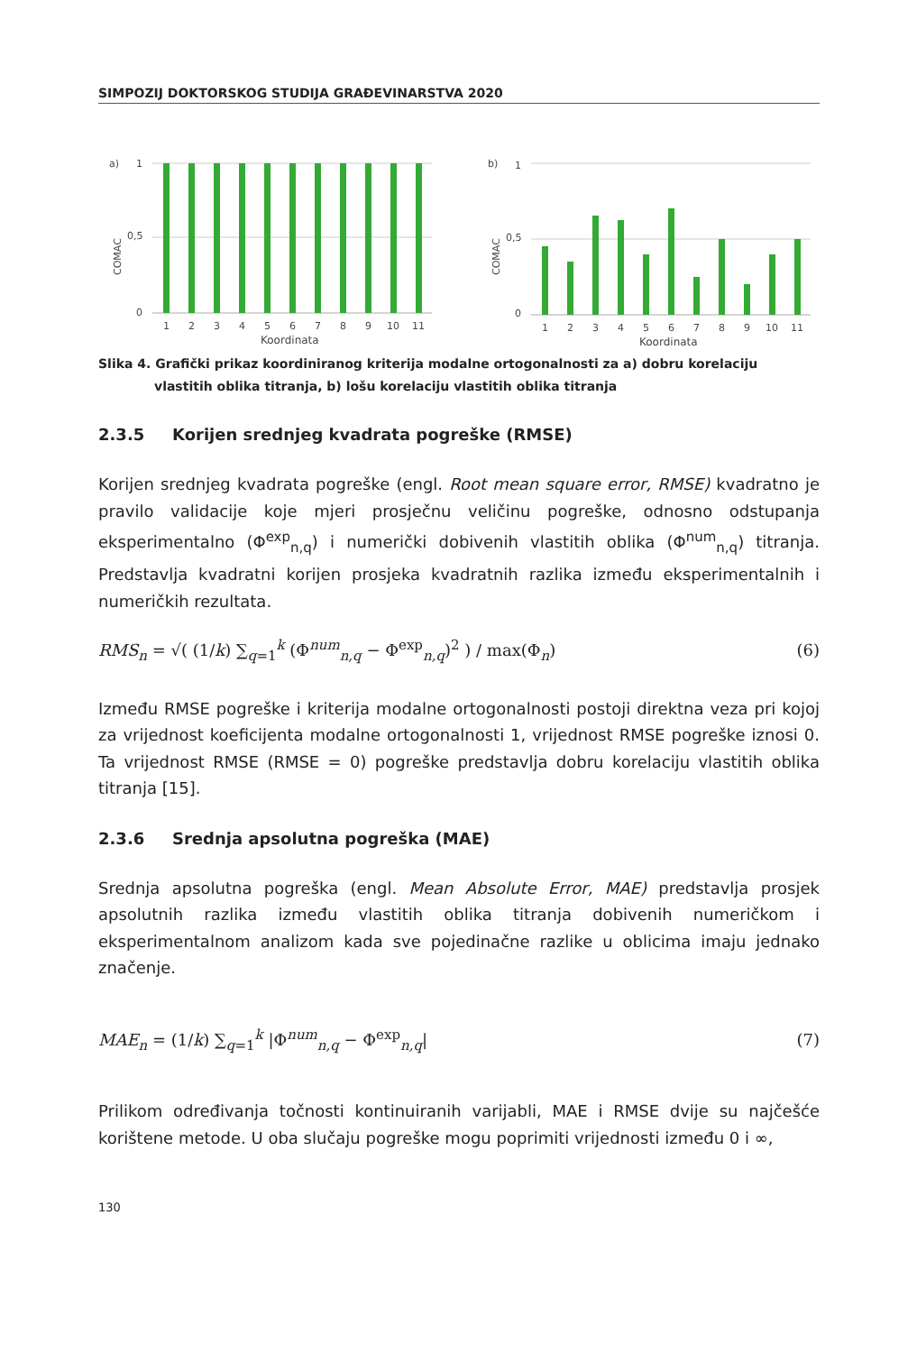SIMPOZIJ DOKTORSKOG STUDIJA GRAĐEVINARSTVA 2020
a)
1
0,5
0
COMAC
1
2
3
4
5
6
7
8
9
10
11
Koordinata
b)
1
0,5
0
COMAC
1
2
3
4
5
6
7
8
9
10
11
Koordinata
Slika 4. Grafički prikaz koordiniranog kriterija modalne ortogonalnosti za a) dobru korelaciju vlastitih oblika titranja, b) lošu korelaciju vlastitih oblika titranja
2.3.5 Korijen srednjeg kvadrata pogreške (RMSE)
Korijen srednjeg kvadrata pogreške (engl. Root mean square error, RMSE) kvadratno je pravilo validacije koje mjeri prosječnu veličinu pogreške, odnosno odstupanja eksperimentalno (Φ<sup>exp</sup><sub>n,q</sub>) i numerički dobivenih vlastitih oblika (Φ<sup>num</sup><sub>n,q</sub>) titranja. Predstavlja kvadratni korijen prosjeka kvadratnih razlika između eksperimentalnih i numeričkih rezultata.
RMS<sub>n</sub> = √( (1/k) ∑<sub>q=1</sub><sup>k</sup> (Φ<sup>num</sup><sub>n,q</sub> − Φ<sup>exp</sup><sub>n,q</sub>)<sup>2</sup> ) / max(Φ<sub>n</sub>)
(6)
Između RMSE pogreške i kriterija modalne ortogonalnosti postoji direktna veza pri kojoj za vrijednost koeficijenta modalne ortogonalnosti 1, vrijednost RMSE pogreške iznosi 0. Ta vrijednost RMSE (RMSE = 0) pogreške predstavlja dobru korelaciju vlastitih oblika titranja [15].
2.3.6 Srednja apsolutna pogreška (MAE)
Srednja apsolutna pogreška (engl. Mean Absolute Error, MAE) predstavlja prosjek apsolutnih razlika između vlastitih oblika titranja dobivenih numeričkom i eksperimentalnom analizom kada sve pojedinačne razlike u oblicima imaju jednako značenje.
MAE<sub>n</sub> = (1/k) ∑<sub>q=1</sub><sup>k</sup> |Φ<sup>num</sup><sub>n,q</sub> − Φ<sup>exp</sup><sub>n,q</sub>|
(7)
Prilikom određivanja točnosti kontinuiranih varijabli, MAE i RMSE dvije su najčešće korištene metode. U oba slučaju pogreške mogu poprimiti vrijednosti između 0 i ∞,
130